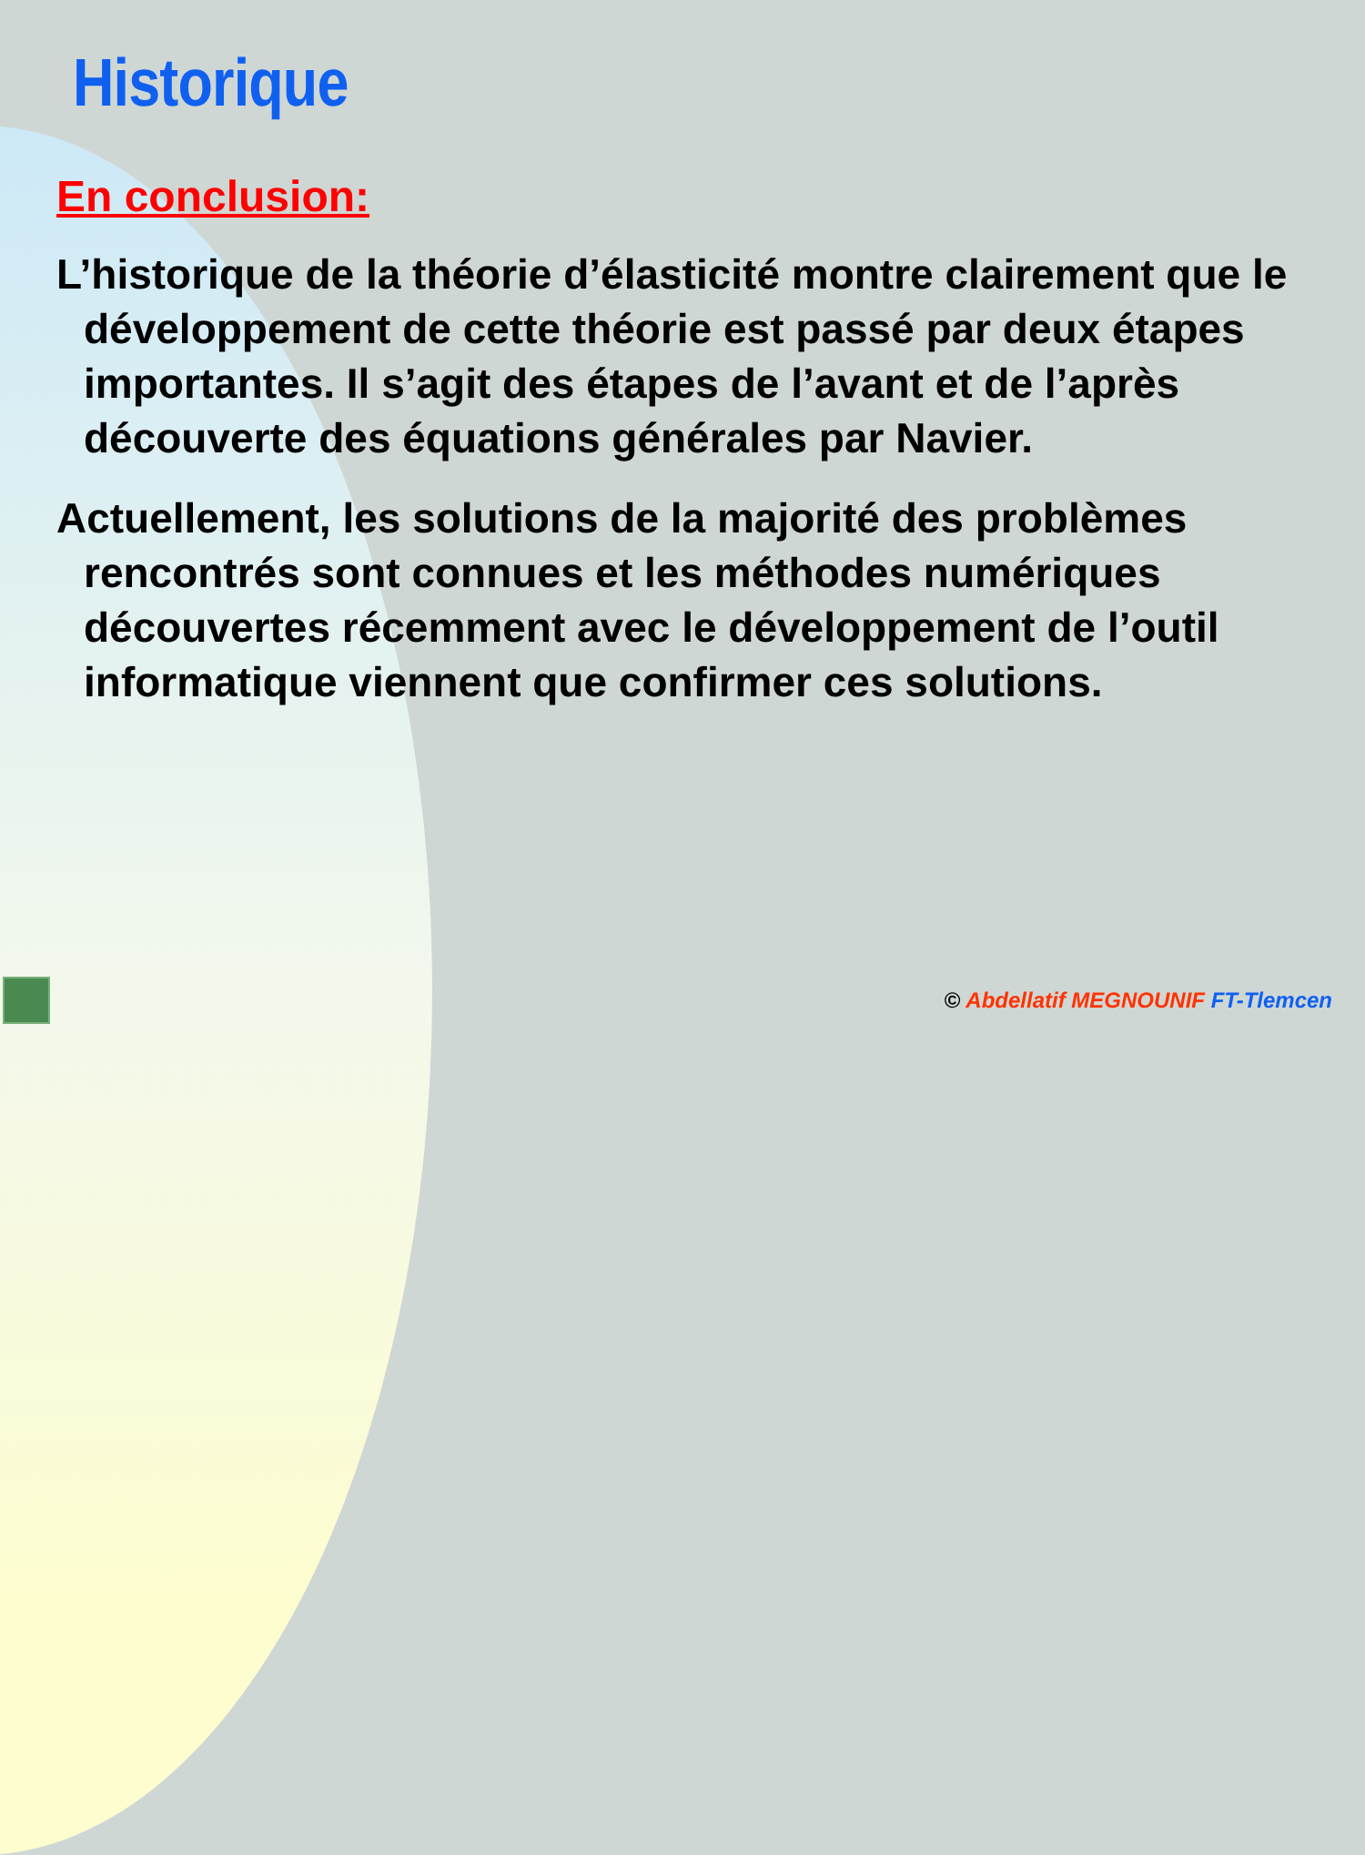Historique
En conclusion:
L’historique de la théorie d’élasticité montre clairement que le développement de cette théorie est passé par deux étapes importantes. Il s’agit des étapes de l’avant et de l’après découverte des équations générales par Navier.
Actuellement, les solutions de la majorité des problèmes rencontrés sont connues et les méthodes numériques découvertes récemment avec le développement de l’outil informatique viennent que confirmer ces solutions.
© Abdellatif MEGNOUNIF FT-Tlemcen